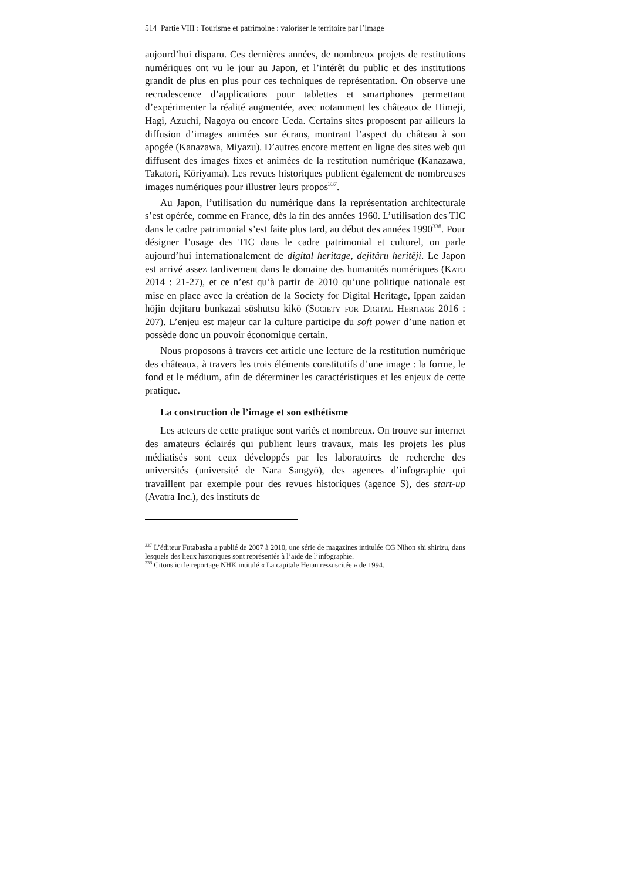514 Partie VIII : Tourisme et patrimoine : valoriser le territoire par l’image
aujourd’hui disparu. Ces dernières années, de nombreux projets de restitutions numériques ont vu le jour au Japon, et l’intérêt du public et des institutions grandit de plus en plus pour ces techniques de représentation. On observe une recrudescence d’applications pour tablettes et smartphones permettant d’expérimenter la réalité augmentée, avec notamment les châteaux de Himeji, Hagi, Azuchi, Nagoya ou encore Ueda. Certains sites proposent par ailleurs la diffusion d’images animées sur écrans, montrant l’aspect du château à son apogée (Kanazawa, Miyazu). D’autres encore mettent en ligne des sites web qui diffusent des images fixes et animées de la restitution numérique (Kanazawa, Takatori, Kōriyama). Les revues historiques publient également de nombreuses images numériques pour illustrer leurs propos<sup>337</sup>.
Au Japon, l’utilisation du numérique dans la représentation architecturale s’est opérée, comme en France, dès la fin des années 1960. L’utilisation des TIC dans le cadre patrimonial s’est faite plus tard, au début des années 1990<sup>338</sup>. Pour désigner l’usage des TIC dans le cadre patrimonial et culturel, on parle aujourd’hui internationalement de digital heritage, dejitâru heritêji. Le Japon est arrivé assez tardivement dans le domaine des humanités numériques (Kato 2014 : 21-27), et ce n’est qu’à partir de 2010 qu’une politique nationale est mise en place avec la création de la Society for Digital Heritage, Ippan zaidan hōjin dejitaru bunkazai sōshutsu kikō (Society for Digital Heritage 2016 : 207). L’enjeu est majeur car la culture participe du soft power d’une nation et possède donc un pouvoir économique certain.
Nous proposons à travers cet article une lecture de la restitution numérique des châteaux, à travers les trois éléments constitutifs d’une image : la forme, le fond et le médium, afin de déterminer les caractéristiques et les enjeux de cette pratique.
La construction de l’image et son esthétisme
Les acteurs de cette pratique sont variés et nombreux. On trouve sur internet des amateurs éclairés qui publient leurs travaux, mais les projets les plus médiatisés sont ceux développés par les laboratoires de recherche des universités (université de Nara Sangyō), des agences d’infographie qui travaillent par exemple pour des revues historiques (agence S), des start-up (Avatra Inc.), des instituts de
<sup>337</sup> L’éditeur Futabasha a publié de 2007 à 2010, une série de magazines intitulée CG Nihon shi shirizu, dans lesquels des lieux historiques sont représentés à l’aide de l’infographie.
<sup>338</sup> Citons ici le reportage NHK intitulé « La capitale Heian ressuscitée » de 1994.